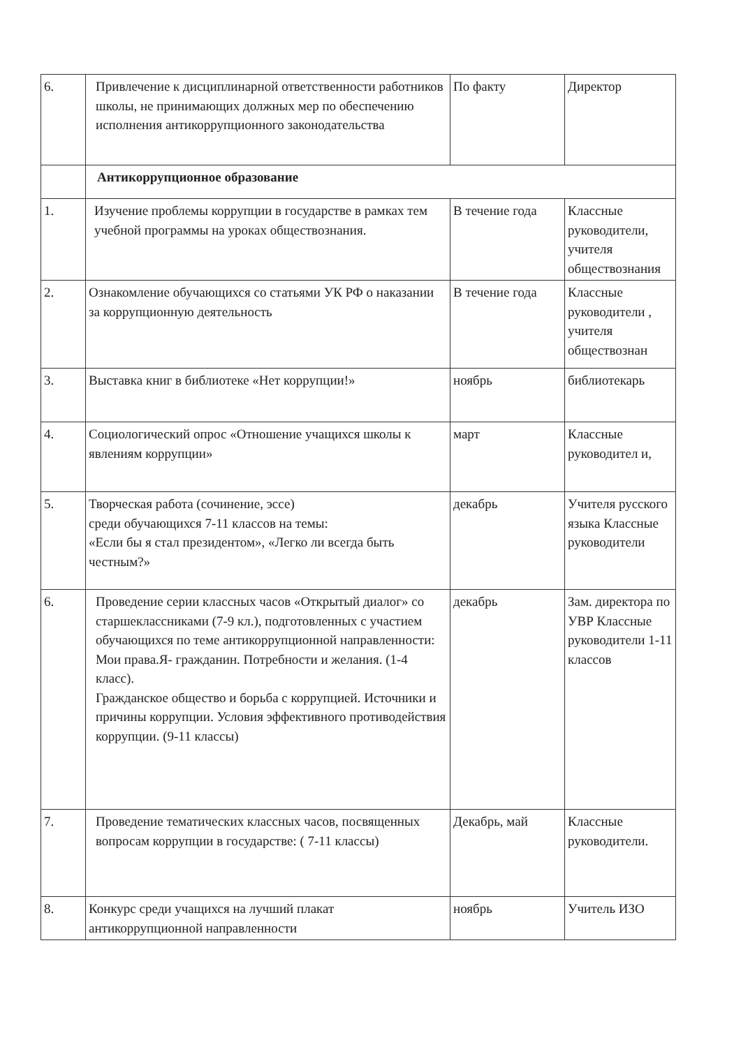| 6. | Привлечение к дисциплинарной ответственности работников школы, не принимающих должных мер по обеспечению исполнения антикоррупционного законодательства | По факту | Директор |
| | Антикоррупционное образование | | |
| 1. | Изучение проблемы коррупции в государстве в рамках тем учебной программы на уроках обществознания. | В течение года | Классные руководители, учителя обществознания |
| 2. | Ознакомление обучающихся со статьями УК РФ о наказании за коррупционную деятельность | В течение года | Классные руководители , учителя обществознан |
| 3. | Выставка книг в библиотеке «Нет коррупции!» | ноябрь | библиотекарь |
| 4. | Социологический опрос «Отношение учащихся школы к явлениям коррупции» | март | Классные руководител и, |
| 5. | Творческая работа (сочинение, эссе) среди обучающихся 7-11 классов на темы: «Если бы я стал президентом», «Легко ли всегда быть честным?» | декабрь | Учителя русского языка Классные руководители |
| 6. | Проведение серии классных часов «Открытый диалог» со старшеклассниками (7-9 кл.), подготовленных с участием обучающихся по теме антикоррупционной направленности: Мои права.Я- гражданин. Потребности и желания. (1-4 класс). Гражданское общество и борьба с коррупцией. Источники и причины коррупции. Условия эффективного противодействия коррупции. (9-11 классы) | декабрь | Зам. директора по УВР Классные руководители 1-11 классов |
| 7. | Проведение тематических классных часов, посвященных вопросам коррупции в государстве: ( 7-11 классы) | Декабрь, май | Классные руководители. |
| 8. | Конкурс среди учащихся на лучший плакат антикоррупционной направленности | ноябрь | Учитель ИЗО |